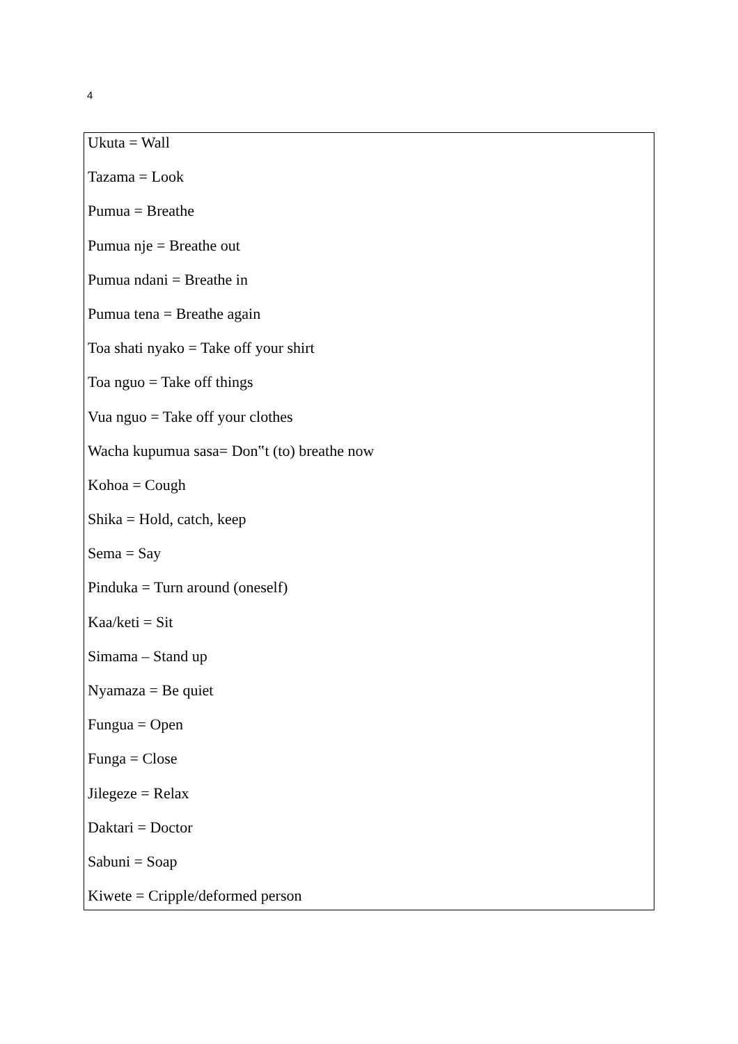4
Ukuta = Wall
Tazama = Look
Pumua = Breathe
Pumua nje = Breathe out
Pumua ndani = Breathe in
Pumua tena = Breathe again
Toa shati nyako = Take off your shirt
Toa nguo = Take off things
Vua nguo = Take off your clothes
Wacha kupumua sasa= Don‟t (to) breathe now
Kohoa = Cough
Shika = Hold, catch, keep
Sema = Say
Pinduka = Turn around (oneself)
Kaa/keti = Sit
Simama – Stand up
Nyamaza = Be quiet
Fungua = Open
Funga = Close
Jilegeze = Relax
Daktari = Doctor
Sabuni = Soap
Kiwete = Cripple/deformed person